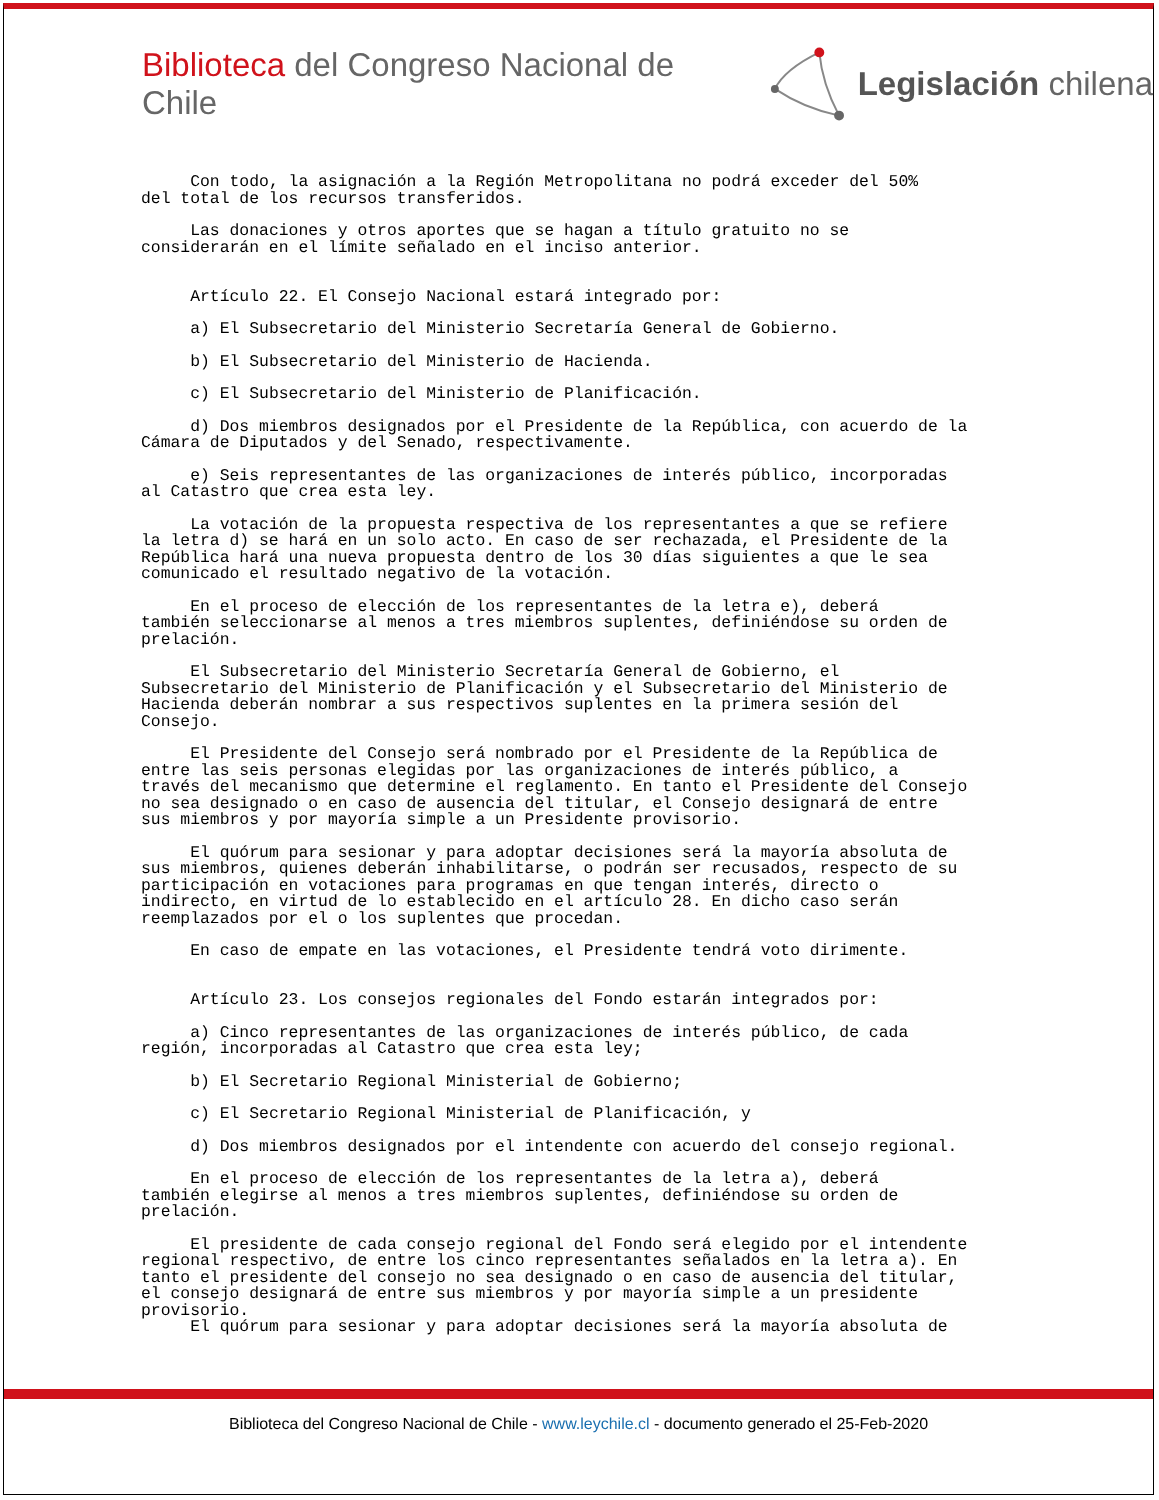Biblioteca del Congreso Nacional de Chile Legislación chilena
Con todo, la asignación a la Región Metropolitana no podrá exceder del 50% del total de los recursos transferidos.
Las donaciones y otros aportes que se hagan a título gratuito no se considerarán en el límite señalado en el inciso anterior.
Artículo 22. El Consejo Nacional estará integrado por:
a) El Subsecretario del Ministerio Secretaría General de Gobierno.
b) El Subsecretario del Ministerio de Hacienda.
c) El Subsecretario del Ministerio de Planificación.
d) Dos miembros designados por el Presidente de la República, con acuerdo de la Cámara de Diputados y del Senado, respectivamente.
e) Seis representantes de las organizaciones de interés público, incorporadas al Catastro que crea esta ley.
La votación de la propuesta respectiva de los representantes a que se refiere la letra d) se hará en un solo acto. En caso de ser rechazada, el Presidente de la República hará una nueva propuesta dentro de los 30 días siguientes a que le sea comunicado el resultado negativo de la votación.
En el proceso de elección de los representantes de la letra e), deberá también seleccionarse al menos a tres miembros suplentes, definiéndose su orden de prelación.
El Subsecretario del Ministerio Secretaría General de Gobierno, el Subsecretario del Ministerio de Planificación y el Subsecretario del Ministerio de Hacienda deberán nombrar a sus respectivos suplentes en la primera sesión del Consejo.
El Presidente del Consejo será nombrado por el Presidente de la República de entre las seis personas elegidas por las organizaciones de interés público, a través del mecanismo que determine el reglamento. En tanto el Presidente del Consejo no sea designado o en caso de ausencia del titular, el Consejo designará de entre sus miembros y por mayoría simple a un Presidente provisorio.
El quórum para sesionar y para adoptar decisiones será la mayoría absoluta de sus miembros, quienes deberán inhabilitarse, o podrán ser recusados, respecto de su participación en votaciones para programas en que tengan interés, directo o indirecto, en virtud de lo establecido en el artículo 28. En dicho caso serán reemplazados por el o los suplentes que procedan.
En caso de empate en las votaciones, el Presidente tendrá voto dirimente.
Artículo 23. Los consejos regionales del Fondo estarán integrados por:
a) Cinco representantes de las organizaciones de interés público, de cada región, incorporadas al Catastro que crea esta ley;
b) El Secretario Regional Ministerial de Gobierno;
c) El Secretario Regional Ministerial de Planificación, y
d) Dos miembros designados por el intendente con acuerdo del consejo regional.
En el proceso de elección de los representantes de la letra a), deberá también elegirse al menos a tres miembros suplentes, definiéndose su orden de prelación.
El presidente de cada consejo regional del Fondo será elegido por el intendente regional respectivo, de entre los cinco representantes señalados en la letra a). En tanto el presidente del consejo no sea designado o en caso de ausencia del titular, el consejo designará de entre sus miembros y por mayoría simple a un presidente provisorio. El quórum para sesionar y para adoptar decisiones será la mayoría absoluta de
Biblioteca del Congreso Nacional de Chile - www.leychile.cl - documento generado el 25-Feb-2020